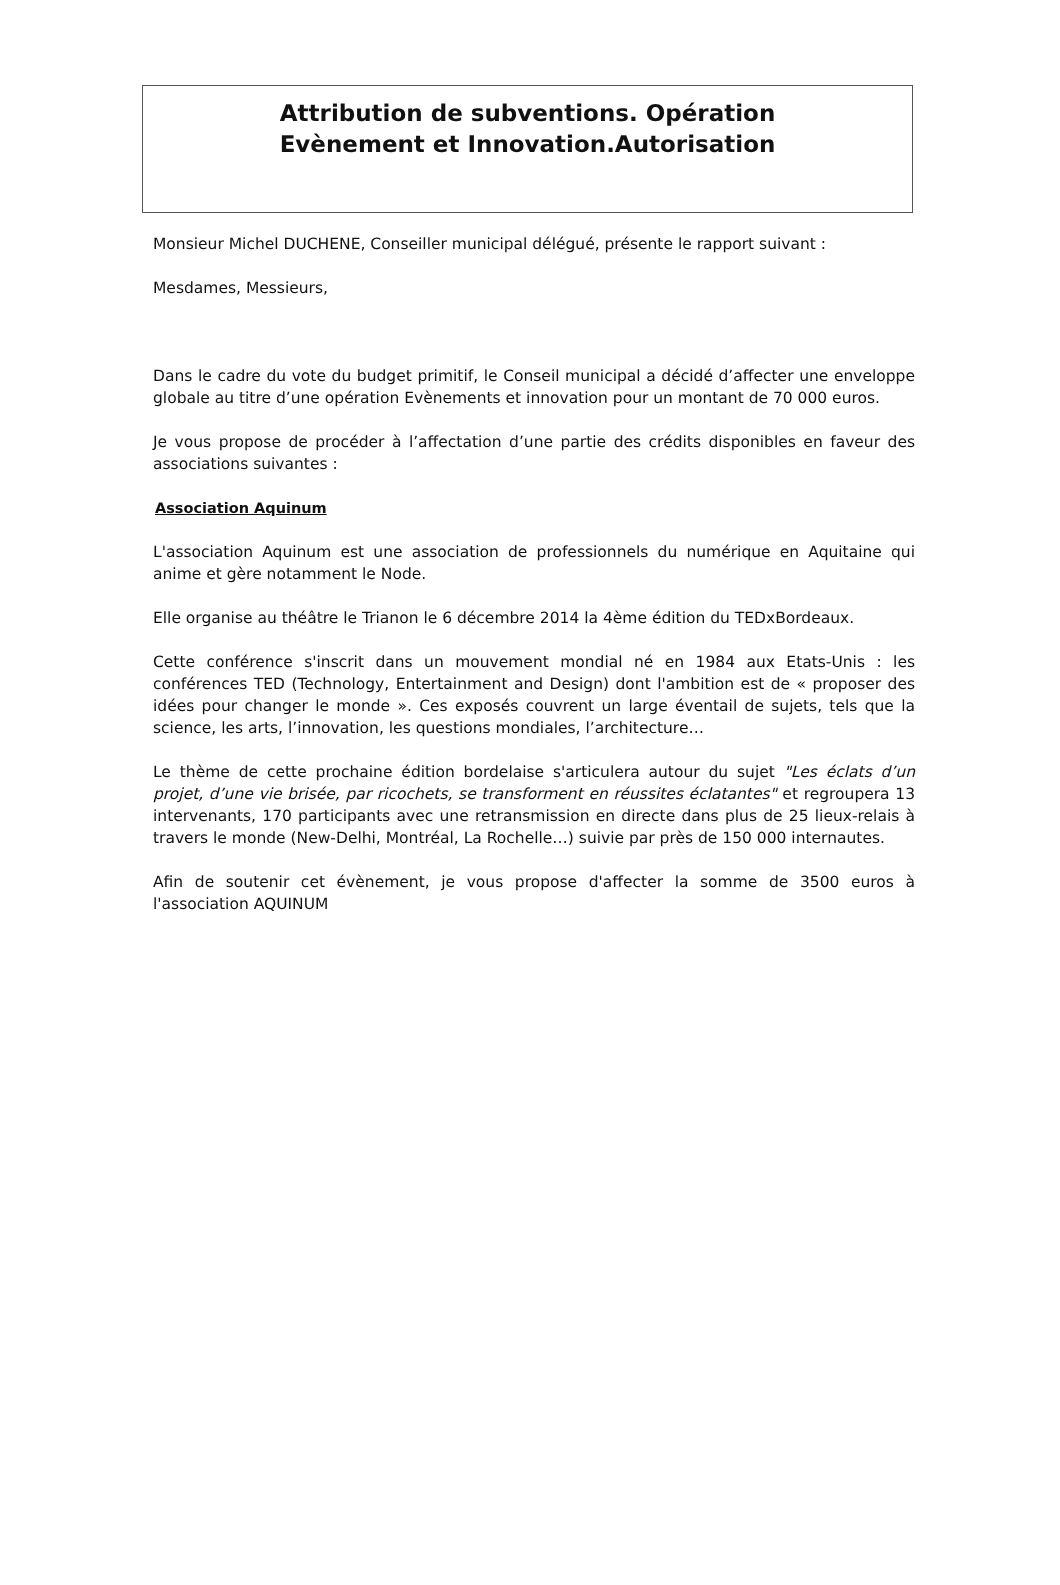Attribution de subventions. Opération
Evènement et Innovation.Autorisation
Monsieur Michel DUCHENE, Conseiller municipal délégué, présente le rapport suivant :
Mesdames, Messieurs,
Dans le cadre du vote du budget primitif, le Conseil municipal a décidé d’affecter une enveloppe globale au titre d’une opération Evènements et innovation pour un montant de 70 000 euros.
Je vous propose de procéder à l’affectation d’une partie des crédits disponibles en faveur des associations suivantes :
Association Aquinum
L'association Aquinum est une association de professionnels du numérique en Aquitaine qui anime et gère notamment le Node.
Elle organise au théâtre le Trianon le 6 décembre 2014 la 4ème édition du TEDxBordeaux.
Cette conférence s'inscrit dans un mouvement mondial né en 1984 aux Etats-Unis : les conférences TED (Technology, Entertainment and Design) dont l'ambition est de « proposer des idées pour changer le monde ». Ces exposés couvrent un large éventail de sujets, tels que la science, les arts, l’innovation, les questions mondiales, l’architecture…
Le thème de cette prochaine édition bordelaise s'articulera autour du sujet "Les éclats d’un projet, d’une vie brisée, par ricochets, se transforment en réussites éclatantes" et regroupera 13 intervenants, 170 participants avec une retransmission en directe dans plus de 25 lieux-relais à travers le monde (New-Delhi, Montréal, La Rochelle…) suivie par près de 150 000 internautes.
Afin de soutenir cet évènement, je vous propose d'affecter la somme de 3500 euros à l'association AQUINUM